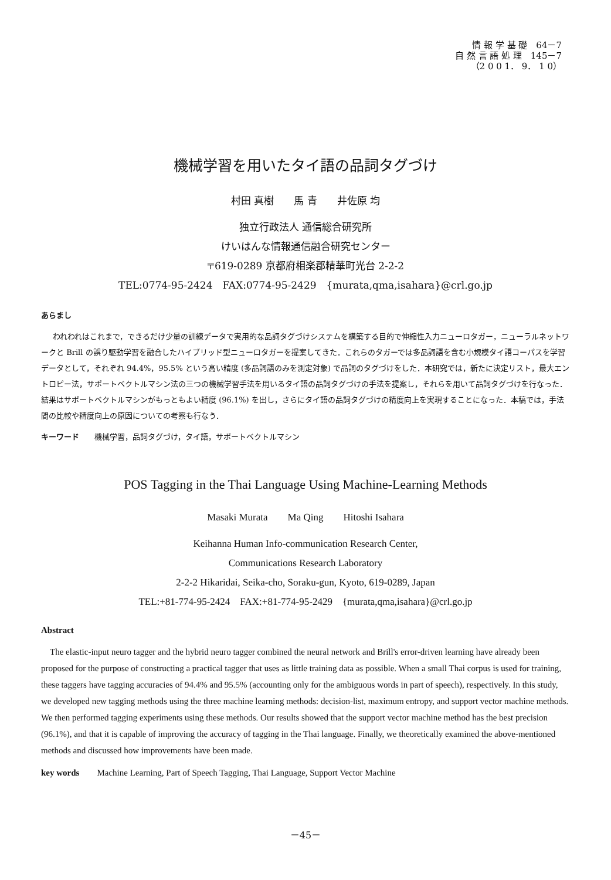情 報 学 基 礎　64－7
自 然 言 語 処 理　145－7
（2 0 0 1． 9． 1 0）
機械学習を用いたタイ語の品詞タグづけ
村田 真樹　　馬 青　　井佐原 均
独立行政法人 通信総合研究所
けいはんな情報通信融合研究センター
〒619-0289 京都府相楽郡精華町光台 2-2-2
TEL:0774-95-2424　FAX:0774-95-2429　{murata,qma,isahara}@crl.go.jp
あらまし
われわれはこれまで，できるだけ少量の訓練データで実用的な品詞タグづけシステムを構築する目的で伸縮性入力ニューロタガー，ニューラルネットワークと Brill の誤り駆動学習を融合したハイブリッド型ニューロタガーを提案してきた．これらのタガーでは多品詞語を含む小規模タイ語コーパスを学習データとして，それぞれ 94.4%，95.5% という高い精度 (多品詞語のみを測定対象) で品詞のタグづけをした．本研究では，新たに決定リスト，最大エントロピー法，サポートベクトルマシン法の三つの機械学習手法を用いるタイ語の品詞タグづけの手法を提案し，それらを用いて品詞タグづけを行なった．結果はサポートベクトルマシンがもっともよい精度 (96.1%) を出し，さらにタイ語の品詞タグづけの精度向上を実現することになった．本稿では，手法間の比較や精度向上の原因についての考察も行なう．
キーワード　　機械学習，品詞タグづけ，タイ語，サポートベクトルマシン
POS Tagging in the Thai Language Using Machine-Learning Methods
Masaki Murata　　Ma Qing　　Hitoshi Isahara
Keihanna Human Info-communication Research Center,
Communications Research Laboratory
2-2-2 Hikaridai, Seika-cho, Soraku-gun, Kyoto, 619-0289, Japan
TEL:+81-774-95-2424　FAX:+81-774-95-2429　{murata,qma,isahara}@crl.go.jp
Abstract
The elastic-input neuro tagger and the hybrid neuro tagger combined the neural network and Brill's error-driven learning have already been proposed for the purpose of constructing a practical tagger that uses as little training data as possible. When a small Thai corpus is used for training, these taggers have tagging accuracies of 94.4% and 95.5% (accounting only for the ambiguous words in part of speech), respectively. In this study, we developed new tagging methods using the three machine learning methods: decision-list, maximum entropy, and support vector machine methods. We then performed tagging experiments using these methods. Our results showed that the support vector machine method has the best precision (96.1%), and that it is capable of improving the accuracy of tagging in the Thai language. Finally, we theoretically examined the above-mentioned methods and discussed how improvements have been made.
key words　　Machine Learning, Part of Speech Tagging, Thai Language, Support Vector Machine
－45－